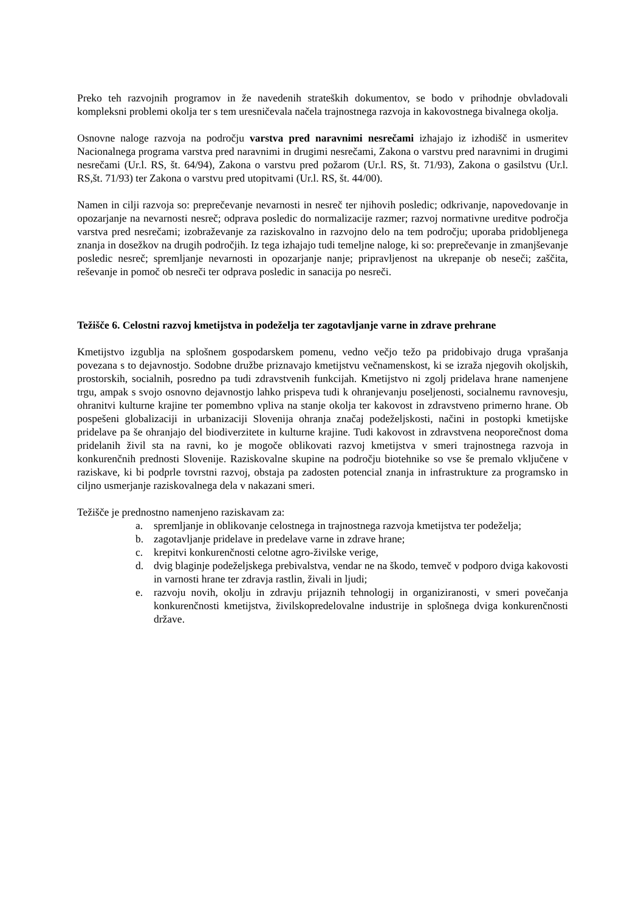Preko teh razvojnih programov in že navedenih strateških dokumentov, se bodo v prihodnje obvladovali kompleksni problemi okolja ter s tem uresničevala načela trajnostnega razvoja in kakovostnega bivalnega okolja.
Osnovne naloge razvoja na področju varstva pred naravnimi nesrečami izhajajo iz izhodišč in usmeritev Nacionalnega programa varstva pred naravnimi in drugimi nesrečami, Zakona o varstvu pred naravnimi in drugimi nesrečami (Ur.l. RS, št. 64/94), Zakona o varstvu pred požarom (Ur.l. RS, št. 71/93), Zakona o gasilstvu (Ur.l. RS,št. 71/93) ter Zakona o varstvu pred utopitvami (Ur.l. RS, št. 44/00).
Namen in cilji razvoja so: preprečevanje nevarnosti in nesreč ter njihovih posledic; odkrivanje, napovedovanje in opozarjanje na nevarnosti nesreč; odprava posledic do normalizacije razmer; razvoj normativne ureditve področja varstva pred nesrečami; izobraževanje za raziskovalno in razvojno delo na tem področju; uporaba pridobljenega znanja in dosežkov na drugih področjih. Iz tega izhajajo tudi temeljne naloge, ki so: preprečevanje in zmanjševanje posledic nesreč; spremljanje nevarnosti in opozarjanje nanje; pripravljenost na ukrepanje ob neseči; zaščita, reševanje in pomoč ob nesreči ter odprava posledic in sanacija po nesreči.
Težišče 6. Celostni razvoj kmetijstva in podeželja ter zagotavljanje varne in zdrave prehrane
Kmetijstvo izgublja na splošnem gospodarskem pomenu, vedno večjo težo pa pridobivajo druga vprašanja povezana s to dejavnostjo. Sodobne družbe priznavajo kmetijstvu večnamenskost, ki se izraža njegovih okoljskih, prostorskih, socialnih, posredno pa tudi zdravstvenih funkcijah. Kmetijstvo ni zgolj pridelava hrane namenjene trgu, ampak s svojo osnovno dejavnostjo lahko prispeva tudi k ohranjevanju poseljenosti, socialnemu ravnovesju, ohranitvi kulturne krajine ter pomembno vpliva na stanje okolja ter kakovost in zdravstveno primerno hrane. Ob pospešeni globalizaciji in urbanizaciji Slovenija ohranja značaj podeželjskosti, načini in postopki kmetijske pridelave pa še ohranjajo del biodiverzitete in kulturne krajine. Tudi kakovost in zdravstvena neoporečnost doma pridelanih živil sta na ravni, ko je mogoče oblikovati razvoj kmetijstva v smeri trajnostnega razvoja in konkurenčnih prednosti Slovenije. Raziskovalne skupine na področju biotehnike so vse še premalo vključene v raziskave, ki bi podprle tovrstni razvoj, obstaja pa zadosten potencial znanja in infrastrukture za programsko in ciljno usmerjanje raziskovalnega dela v nakazani smeri.
Težišče je prednostno namenjeno raziskavam za:
a. spremljanje in oblikovanje celostnega in trajnostnega razvoja kmetijstva ter podeželja;
b. zagotavljanje pridelave in predelave varne in zdrave hrane;
c. krepitvi konkurenčnosti celotne agro-živilske verige,
d. dvig blaginje podeželjskega prebivalstva, vendar ne na škodo, temveč v podporo dviga kakovosti in varnosti hrane ter zdravja rastlin, živali in ljudi;
e. razvoju novih, okolju in zdravju prijaznih tehnologij in organiziranosti, v smeri povečanja konkurenčnosti kmetijstva, živilskopredelovalne industrije in splošnega dviga konkurenčnosti države.